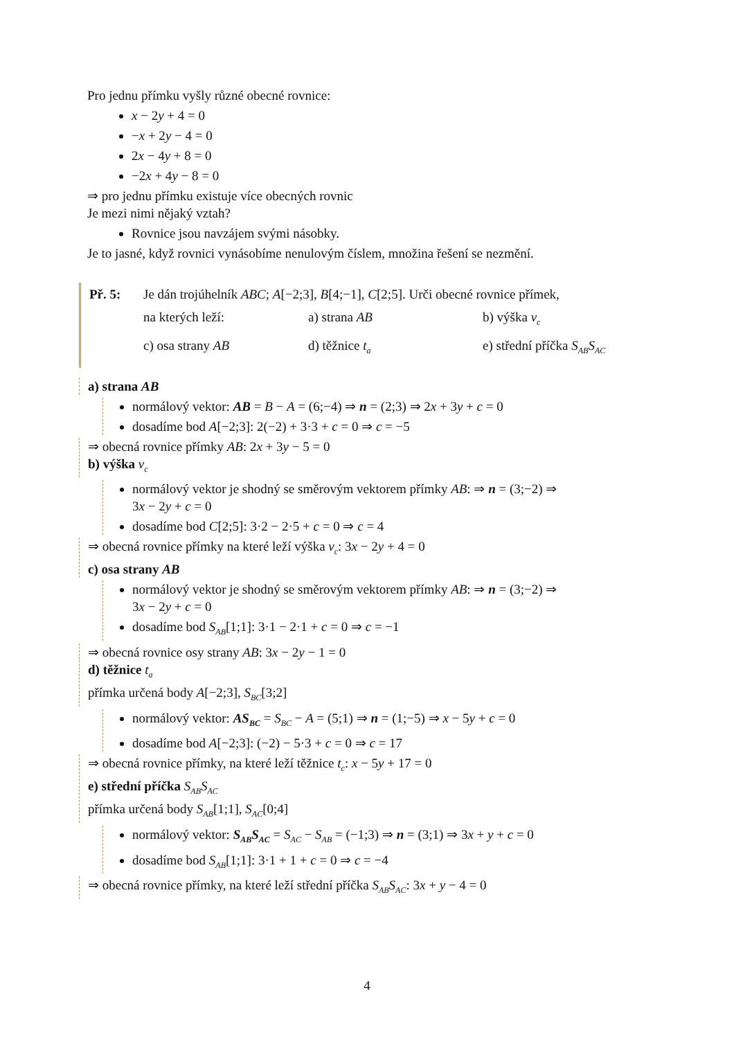Pro jednu přímku vyšly různé obecné rovnice:
x − 2y + 4 = 0
−x + 2y − 4 = 0
2x − 4y + 8 = 0
−2x + 4y − 8 = 0
⇒ pro jednu přímku existuje více obecných rovnic
Je mezi nimi nějaký vztah?
Rovnice jsou navzájem svými násobky.
Je to jasné, když rovnici vynásobíme nenulovým číslem, množina řešení se nezmění.
| Př. 5: | Je dán trojúhelník ABC ; A [−2;3], B [4;−1], C [2;5]. Urči obecné rovnice přímek, | | |
| | na kterých leží: | a) strana AB | b) výška v<sub>c</sub> |
| | c) osa strany AB | d) těžnice t<sub>a</sub> | e) střední příčka S<sub>AB</sub>S<sub>AC</sub> |
a) strana AB
normálový vektor: AB = B − A = (6;−4) ⇒ n = (2;3) ⇒ 2x + 3y + c = 0
dosadíme bod A[−2;3]: 2(−2) + 3·3 + c = 0 ⇒ c = −5
⇒ obecná rovnice přímky AB: 2x + 3y − 5 = 0
b) výška v<sub>c</sub>
normálový vektor je shodný se směrovým vektorem přímky AB: ⇒ n = (3;−2) ⇒
3x − 2y + c = 0
dosadíme bod C[2;5]: 3·2 − 2·5 + c = 0 ⇒ c = 4
⇒ obecná rovnice přímky na které leží výška v<sub>c</sub>: 3x − 2y + 4 = 0
c) osa strany AB
normálový vektor je shodný se směrovým vektorem přímky AB: ⇒ n = (3;−2) ⇒
3x − 2y + c = 0
dosadíme bod S<sub>AB</sub>[1;1]: 3·1 − 2·1 + c = 0 ⇒ c = −1
⇒ obecná rovnice osy strany AB: 3x − 2y − 1 = 0
d) těžnice t<sub>a</sub>
přímka určená body A[−2;3], S<sub>BC</sub>[3;2]
normálový vektor: AS<sub>BC</sub> = S<sub>BC</sub> − A = (5;1) ⇒ n = (1;−5) ⇒ x − 5y + c = 0
dosadíme bod A[−2;3]: (−2) − 5·3 + c = 0 ⇒ c = 17
⇒ obecná rovnice přímky, na které leží těžnice t<sub>c</sub>: x − 5y + 17 = 0
e) střední příčka S<sub>AB</sub>S<sub>AC</sub>
přímka určená body S<sub>AB</sub>[1;1], S<sub>AC</sub>[0;4]
normálový vektor: S<sub>AB</sub>S<sub>AC</sub> = S<sub>AC</sub> − S<sub>AB</sub> = (−1;3) ⇒ n = (3;1) ⇒ 3x + y + c = 0
dosadíme bod S<sub>AB</sub>[1;1]: 3·1 + 1 + c = 0 ⇒ c = −4
⇒ obecná rovnice přímky, na které leží střední příčka S<sub>AB</sub>S<sub>AC</sub>: 3x + y − 4 = 0
4